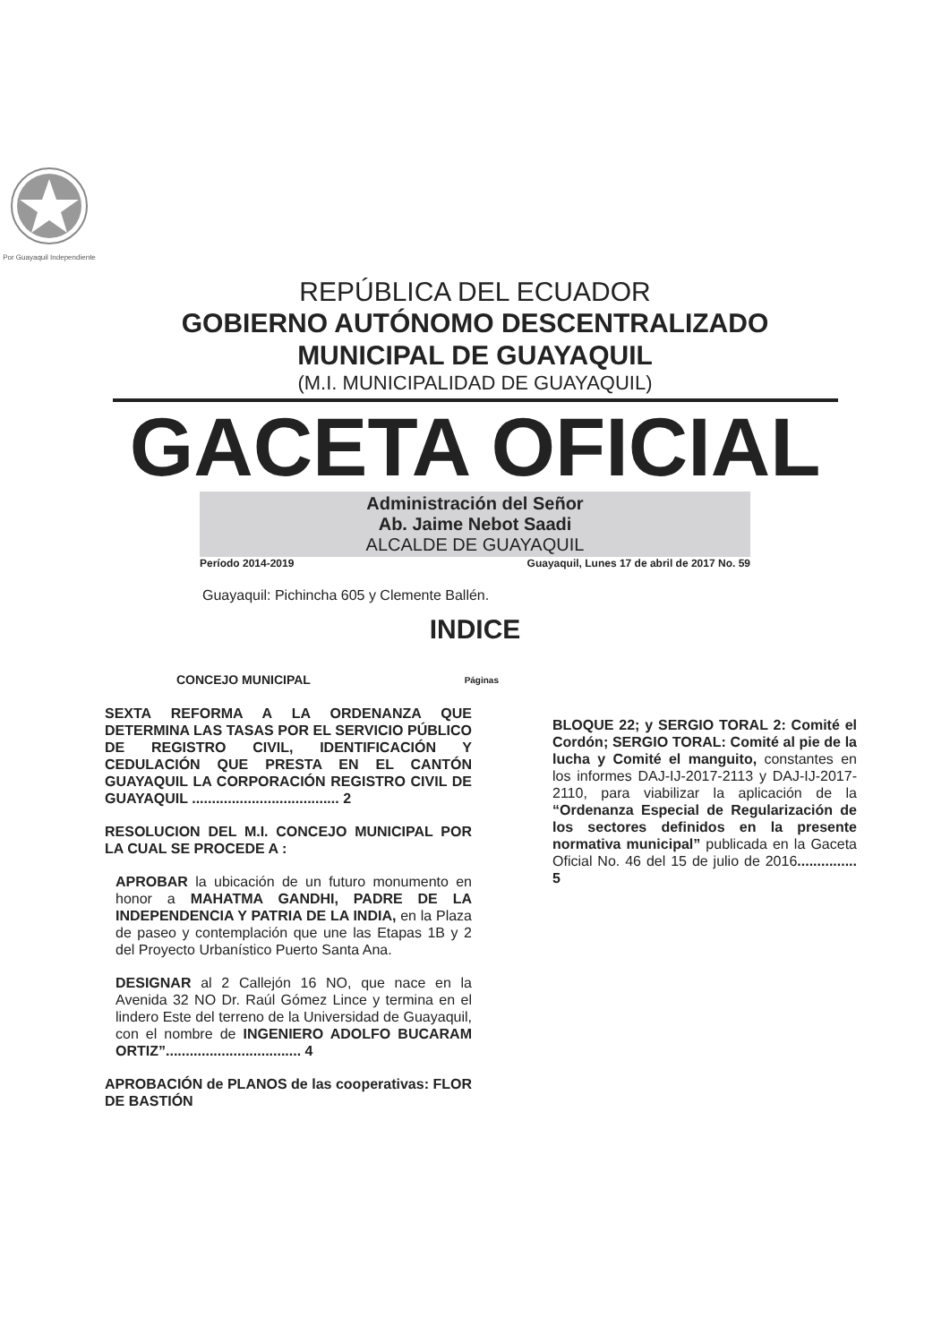Por Guayaquil Independiente
REPÚBLICA DEL ECUADOR
GOBIERNO AUTÓNOMO DESCENTRALIZADO
MUNICIPAL DE GUAYAQUIL
(M.I. MUNICIPALIDAD DE GUAYAQUIL)
GACETA OFICIAL
Administración del Señor
Ab. Jaime Nebot Saadi
ALCALDE DE GUAYAQUIL
Período 2014-2019 Guayaquil, Lunes 17 de abril de 2017 No. 59
Guayaquil: Pichincha 605 y Clemente Ballén.
INDICE
CONCEJO MUNICIPAL Páginas
SEXTA REFORMA A LA ORDENANZA QUE DETERMINA LAS TASAS POR EL SERVICIO PÚBLICO DE REGISTRO CIVIL, IDENTIFICACIÓN Y CEDULACIÓN QUE PRESTA EN EL CANTÓN GUAYAQUIL LA CORPORACIÓN REGISTRO CIVIL DE GUAYAQUIL ..................................... 2
RESOLUCION DEL M.I. CONCEJO MUNICIPAL POR LA CUAL SE PROCEDE A :
APROBAR la ubicación de un futuro monumento en honor a MAHATMA GANDHI, PADRE DE LA INDEPENDENCIA Y PATRIA DE LA INDIA, en la Plaza de paseo y contemplación que une las Etapas 1B y 2 del Proyecto Urbanístico Puerto Santa Ana.
DESIGNAR al 2 Callejón 16 NO, que nace en la Avenida 32 NO Dr. Raúl Gómez Lince y termina en el lindero Este del terreno de la Universidad de Guayaquil, con el nombre de INGENIERO ADOLFO BUCARAM ORTIZ”.................................. 4
APROBACIÓN de PLANOS de las cooperativas: FLOR DE BASTIÓN
BLOQUE 22; y SERGIO TORAL 2: Comité el Cordón; SERGIO TORAL: Comité al pie de la lucha y Comité el manguito, constantes en los informes DAJ-IJ-2017-2113 y DAJ-IJ-2017-2110, para viabilizar la aplicación de la “Ordenanza Especial de Regularización de los sectores definidos en la presente normativa municipal” publicada en la Gaceta Oficial No. 46 del 15 de julio de 2016............... 5